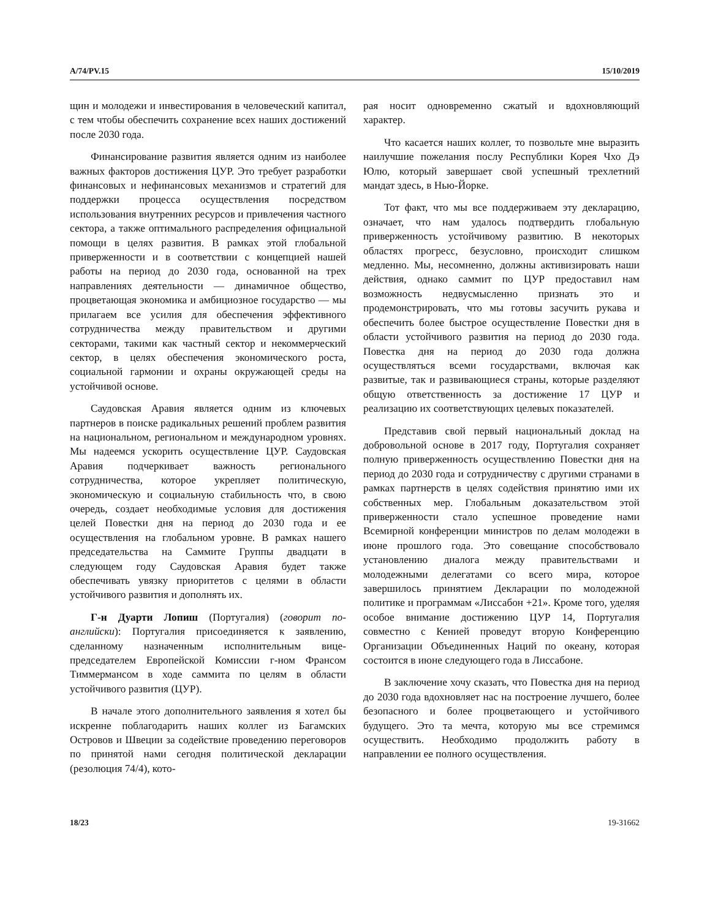A/74/PV.15 15/10/2019
щин и молодежи и инвестирования в человеческий капитал, с тем чтобы обеспечить сохранение всех наших достижений после 2030 года.
Финансирование развития является одним из наиболее важных факторов достижения ЦУР. Это требует разработки финансовых и нефинансовых механизмов и стратегий для поддержки процесса осуществления посредством использования внутренних ресурсов и привлечения частного сектора, а также оптимального распределения официальной помощи в целях развития. В рамках этой глобальной приверженности и в соответствии с концепцией нашей работы на период до 2030 года, основанной на трех направлениях деятельности — динамичное общество, процветающая экономика и амбициозное государство — мы прилагаем все усилия для обеспечения эффективного сотрудничества между правительством и другими секторами, такими как частный сектор и некоммерческий сектор, в целях обеспечения экономического роста, социальной гармонии и охраны окружающей среды на устойчивой основе.
Саудовская Аравия является одним из ключевых партнеров в поиске радикальных решений проблем развития на национальном, региональном и международном уровнях. Мы надеемся ускорить осуществление ЦУР. Саудовская Аравия подчеркивает важность регионального сотрудничества, которое укрепляет политическую, экономическую и социальную стабильность что, в свою очередь, создает необходимые условия для достижения целей Повестки дня на период до 2030 года и ее осуществления на глобальном уровне. В рамках нашего председательства на Саммите Группы двадцати в следующем году Саудовская Аравия будет также обеспечивать увязку приоритетов с целями в области устойчивого развития и дополнять их.
Г-н Дуарти Лопиш (Португалия) (говорит по-английски): Португалия присоединяется к заявлению, сделанному назначенным исполнительным вице-председателем Европейской Комиссии г-ном Франсом Тиммермансом в ходе саммита по целям в области устойчивого развития (ЦУР).
В начале этого дополнительного заявления я хотел бы искренне поблагодарить наших коллег из Багамских Островов и Швеции за содействие проведению переговоров по принятой нами сегодня политической декларации (резолюция 74/4), кото-
рая носит одновременно сжатый и вдохновляющий характер.
Что касается наших коллег, то позвольте мне выразить наилучшие пожелания послу Республики Корея Чхо Дэ Юлю, который завершает свой успешный трехлетний мандат здесь, в Нью-Йорке.
Тот факт, что мы все поддерживаем эту декларацию, означает, что нам удалось подтвердить глобальную приверженность устойчивому развитию. В некоторых областях прогресс, безусловно, происходит слишком медленно. Мы, несомненно, должны активизировать наши действия, однако саммит по ЦУР предоставил нам возможность недвусмысленно признать это и продемонстрировать, что мы готовы засучить рукава и обеспечить более быстрое осуществление Повестки дня в области устойчивого развития на период до 2030 года. Повестка дня на период до 2030 года должна осуществляться всеми государствами, включая как развитые, так и развивающиеся страны, которые разделяют общую ответственность за достижение 17 ЦУР и реализацию их соответствующих целевых показателей.
Представив свой первый национальный доклад на добровольной основе в 2017 году, Португалия сохраняет полную приверженность осуществлению Повестки дня на период до 2030 года и сотрудничеству с другими странами в рамках партнерств в целях содействия принятию ими их собственных мер. Глобальным доказательством этой приверженности стало успешное проведение нами Всемирной конференции министров по делам молодежи в июне прошлого года. Это совещание способствовало установлению диалога между правительствами и молодежными делегатами со всего мира, которое завершилось принятием Декларации по молодежной политике и программам «Лиссабон +21». Кроме того, уделяя особое внимание достижению ЦУР 14, Португалия совместно с Кенией проведут вторую Конференцию Организации Объединенных Наций по океану, которая состоится в июне следующего года в Лиссабоне.
В заключение хочу сказать, что Повестка дня на период до 2030 года вдохновляет нас на построение лучшего, более безопасного и более процветающего и устойчивого будущего. Это та мечта, которую мы все стремимся осуществить. Необходимо продолжить работу в направлении ее полного осуществления.
18/23 19-31662